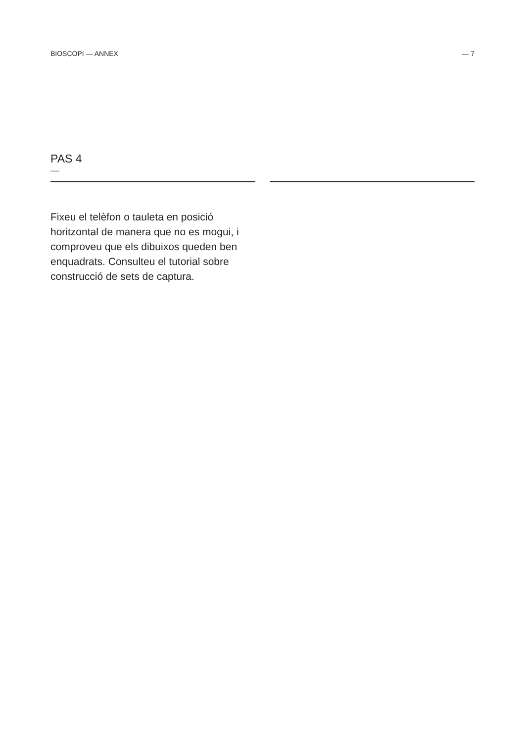BIOSCOPI — ANNEX — 7
PAS 4
—
Fixeu el telèfon o tauleta en posició horitzontal de manera que no es mogui, i comproveu que els dibuixos queden ben enquadrats. Consulteu el tutorial sobre construcció de sets de captura.